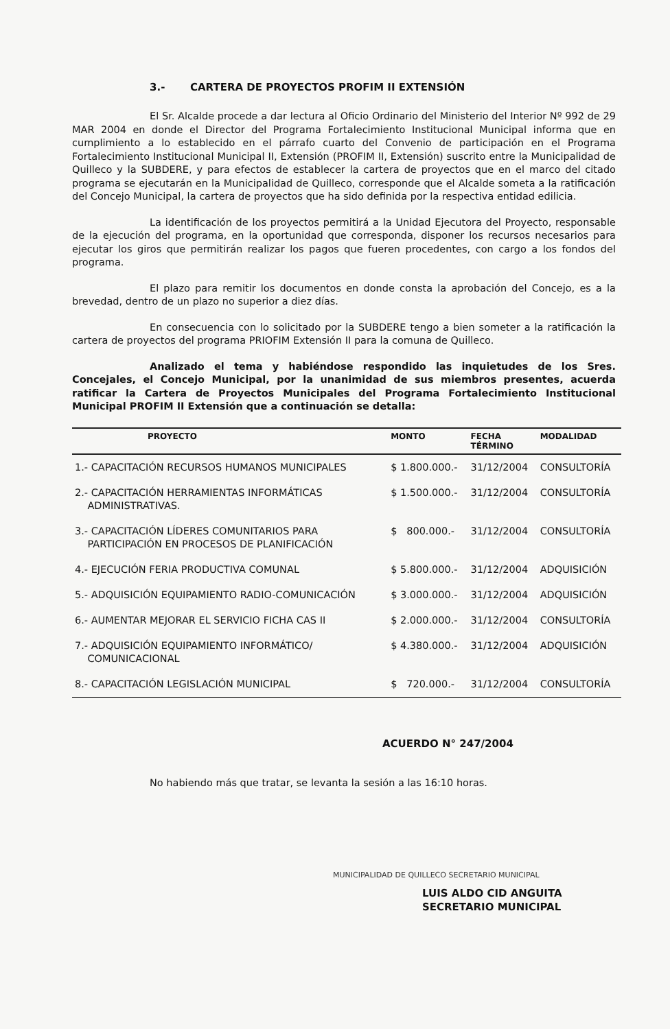3.- CARTERA DE PROYECTOS PROFIM II EXTENSIÓN
El Sr. Alcalde procede a dar lectura al Oficio Ordinario del Ministerio del Interior Nº 992 de 29 MAR 2004 en donde el Director del Programa Fortalecimiento Institucional Municipal informa que en cumplimiento a lo establecido en el párrafo cuarto del Convenio de participación en el Programa Fortalecimiento Institucional Municipal II, Extensión (PROFIM II, Extensión) suscrito entre la Municipalidad de Quilleco y la SUBDERE, y para efectos de establecer la cartera de proyectos que en el marco del citado programa se ejecutarán en la Municipalidad de Quilleco, corresponde que el Alcalde someta a la ratificación del Concejo Municipal, la cartera de proyectos que ha sido definida por la respectiva entidad edilicia.
La identificación de los proyectos permitirá a la Unidad Ejecutora del Proyecto, responsable de la ejecución del programa, en la oportunidad que corresponda, disponer los recursos necesarios para ejecutar los giros que permitirán realizar los pagos que fueren procedentes, con cargo a los fondos del programa.
El plazo para remitir los documentos en donde consta la aprobación del Concejo, es a la brevedad, dentro de un plazo no superior a diez días.
En consecuencia con lo solicitado por la SUBDERE tengo a bien someter a la ratificación la cartera de proyectos del programa PRIOFIM Extensión II para la comuna de Quilleco.
Analizado el tema y habiéndose respondido las inquietudes de los Sres. Concejales, el Concejo Municipal, por la unanimidad de sus miembros presentes, acuerda ratificar la Cartera de Proyectos Municipales del Programa Fortalecimiento Institucional Municipal PROFIM II Extensión que a continuación se detalla:
| PROYECTO | MONTO | FECHA TÉRMINO | MODALIDAD |
| --- | --- | --- | --- |
| 1.- CAPACITACIÓN RECURSOS HUMANOS MUNICIPALES | $ 1.800.000.- | 31/12/2004 | CONSULTORÍA |
| 2.- CAPACITACIÓN HERRAMIENTAS INFORMÁTICAS ADMINISTRATIVAS. | $ 1.500.000.- | 31/12/2004 | CONSULTORÍA |
| 3.- CAPACITACIÓN LÍDERES COMUNITARIOS PARA PARTICIPACIÓN EN PROCESOS DE PLANIFICACIÓN | $ 800.000.- | 31/12/2004 | CONSULTORÍA |
| 4.- EJECUCIÓN FERIA PRODUCTIVA COMUNAL | $ 5.800.000.- | 31/12/2004 | ADQUISICIÓN |
| 5.- ADQUISICIÓN EQUIPAMIENTO RADIO-COMUNICACIÓN | $ 3.000.000.- | 31/12/2004 | ADQUISICIÓN |
| 6.- AUMENTAR MEJORAR EL SERVICIO FICHA CAS II | $ 2.000.000.- | 31/12/2004 | CONSULTORÍA |
| 7.- ADQUISICIÓN EQUIPAMIENTO INFORMÁTICO/ COMUNICACIONAL | $ 4.380.000.- | 31/12/2004 | ADQUISICIÓN |
| 8.- CAPACITACIÓN LEGISLACIÓN MUNICIPAL | $ 720.000.- | 31/12/2004 | CONSULTORÍA |
ACUERDO N° 247/2004
No habiendo más que tratar, se levanta la sesión a las 16:10 horas.
MUNICIPALIDAD DE QUILLECO SECRETARIO MUNICIPAL
LUIS ALDO CID ANGUITA
SECRETARIO MUNICIPAL